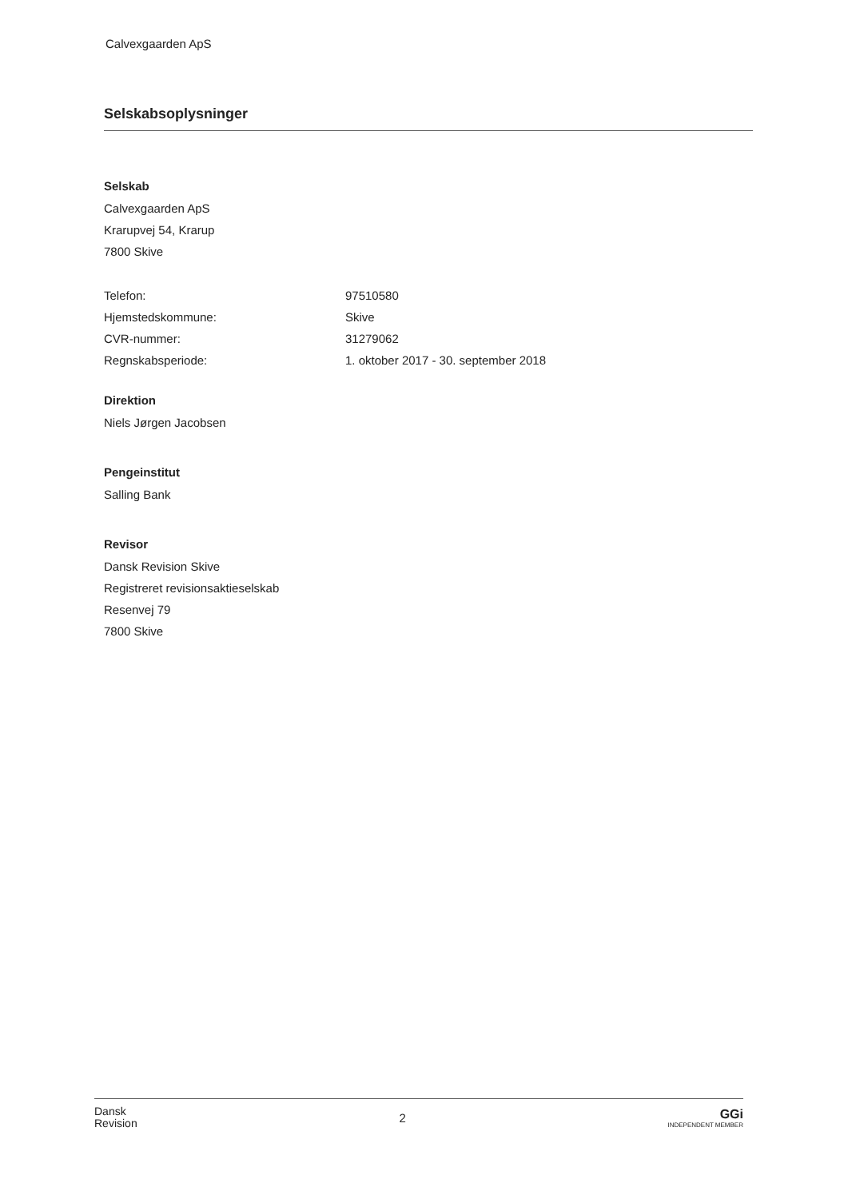Calvexgaarden ApS
Selskabsoplysninger
Selskab
Calvexgaarden ApS
Krarupvej 54, Krarup
7800 Skive
| Telefon: | 97510580 |
| Hjemstedskommune: | Skive |
| CVR-nummer: | 31279062 |
| Regnskabsperiode: | 1. oktober 2017 - 30. september 2018 |
Direktion
Niels Jørgen Jacobsen
Pengeinstitut
Salling Bank
Revisor
Dansk Revision Skive
Registreret revisionsaktieselskab
Resenvej 79
7800 Skive
Dansk
Revision
2 GGi
INDEPENDENT MEMBER